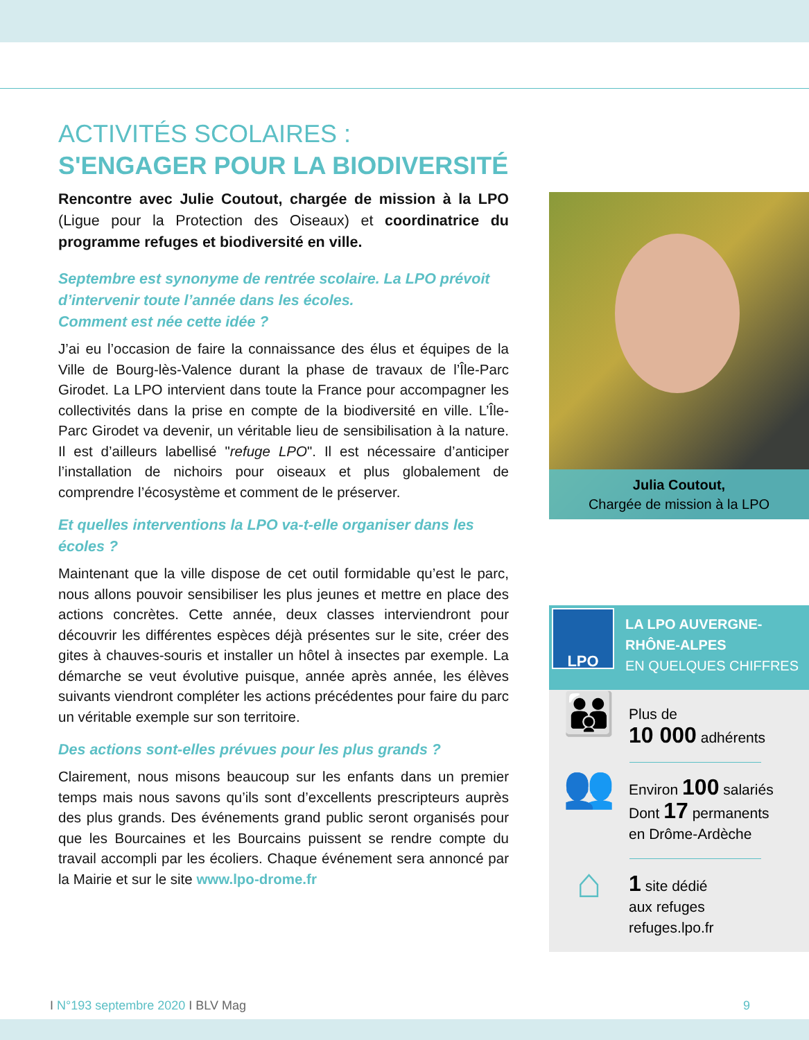ACTIVITÉS SCOLAIRES :
S'ENGAGER POUR LA BIODIVERSITÉ
Rencontre avec Julie Coutout, chargée de mission à la LPO (Ligue pour la Protection des Oiseaux) et coordinatrice du programme refuges et biodiversité en ville.
Septembre est synonyme de rentrée scolaire. La LPO prévoit d’intervenir toute l’année dans les écoles.
Comment est née cette idée ?
J’ai eu l’occasion de faire la connaissance des élus et équipes de la Ville de Bourg-lès-Valence durant la phase de travaux de l’Île-Parc Girodet. La LPO intervient dans toute la France pour accompagner les collectivités dans la prise en compte de la biodiversité en ville. L’Île-Parc Girodet va devenir, un véritable lieu de sensibilisation à la nature. Il est d’ailleurs labellisé "refuge LPO". Il est nécessaire d’anticiper l’installation de nichoirs pour oiseaux et plus globalement de comprendre l’écosystème et comment de le préserver.
Et quelles interventions la LPO va-t-elle organiser dans les écoles ?
Maintenant que la ville dispose de cet outil formidable qu’est le parc, nous allons pouvoir sensibiliser les plus jeunes et mettre en place des actions concrètes. Cette année, deux classes interviendront pour découvrir les différentes espèces déjà présentes sur le site, créer des gites à chauves-souris et installer un hôtel à insectes par exemple. La démarche se veut évolutive puisque, année après année, les élèves suivants viendront compléter les actions précédentes pour faire du parc un véritable exemple sur son territoire.
Des actions sont-elles prévues pour les plus grands ?
Clairement, nous misons beaucoup sur les enfants dans un premier temps mais nous savons qu’ils sont d’excellents prescripteurs auprès des plus grands. Des événements grand public seront organisés pour que les Bourcaines et les Bourcains puissent se rendre compte du travail accompli par les écoliers. Chaque événement sera annoncé par la Mairie et sur le site www.lpo-drome.fr
Julia Coutout,
Chargée de mission à la LPO
LPO
LA LPO AUVERGNE-
RHÔNE-ALPES
EN QUELQUES CHIFFRES
👪
Plus de
10 000 adhérents
👥
Environ 100 salariés
Dont 17 permanents
en Drôme-Ardèche
⌂
1 site dédié
aux refuges
refuges.lpo.fr
I N°193 septembre 2020 I BLV Mag
9